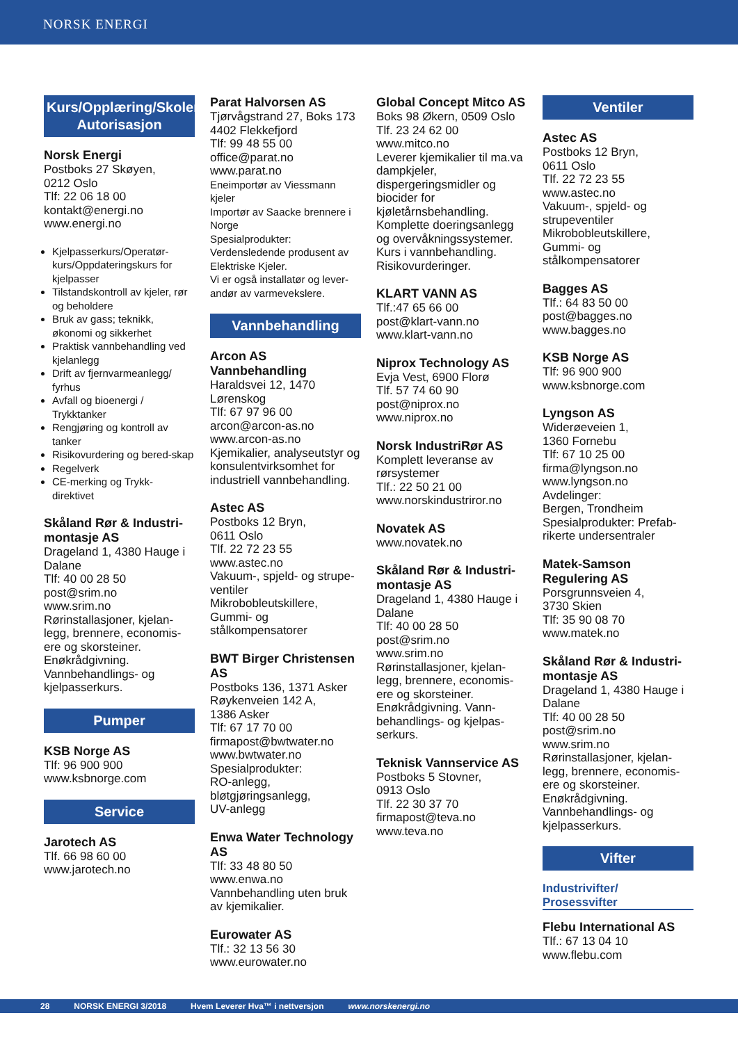NORSK ENERGI
Kurs/Opplæring/Skoler/ Autorisasjon
Norsk Energi
Postboks 27 Skøyen,
0212 Oslo
Tlf: 22 06 18 00
kontakt@energi.no
www.energi.no
Kjelpasserkurs/Operatør-kurs/Oppdateringskurs for kjelpasser
Tilstandskontroll av kjeler, rør og beholdere
Bruk av gass; teknikk, økonomi og sikkerhet
Praktisk vannbehandling ved kjelanlegg
Drift av fjernvarmeanlegg/ fyrhus
Avfall og bioenergi / Trykktanker
Rengjøring og kontroll av tanker
Risikovurdering og bered-skap
Regelverk
CE-merking og Trykk-direktivet
Skåland Rør & Industri-montasje AS
Drageland 1, 4380 Hauge i Dalane
Tlf: 40 00 28 50
post@srim.no
www.srim.no
Rørinstallasjoner, kjelan-legg, brennere, economis-ere og skorsteiner. Enøkrådgivning. Vannbehandlings- og kjelpasserkurs.
Pumper
KSB Norge AS
Tlf: 96 900 900
www.ksbnorge.com
Service
Jarotech AS
Tlf. 66 98 60 00
www.jarotech.no
Parat Halvorsen AS
Tjørvågstrand 27, Boks 173
4402 Flekkefjord
Tlf: 99 48 55 00
office@parat.no
www.parat.no
Eneimportør av Viessmann kjeler
Importør av Saacke brennere i Norge
Spesialprodukter: Verdensledende produsent av Elektriske Kjeler.
Vi er også installatør og lever-andør av varmevekslere.
Vannbehandling
Arcon AS Vannbehandling
Haraldsvei 12, 1470 Lørenskog
Tlf: 67 97 96 00
arcon@arcon-as.no
www.arcon-as.no
Kjemikalier, analyseutstyr og konsulentvirksomhet for industriell vannbehandling.
Astec AS
Postboks 12 Bryn,
0611 Oslo
Tlf. 22 72 23 55 www.astec.no
Vakuum-, spjeld- og strupe-ventiler
Mikrobobleutskillere,
Gummi- og stålkompensatorer
BWT Birger Christensen AS
Postboks 136, 1371 Asker
Røykenveien 142 A,
1386 Asker
Tlf: 67 17 70 00
firmapost@bwtwater.no
www.bwtwater.no
Spesialprodukter:
RO-anlegg,
bløtgjøringsanlegg,
UV-anlegg
Enwa Water Technology AS
Tlf: 33 48 80 50
www.enwa.no
Vannbehandling uten bruk av kjemikalier.
Eurowater AS
Tlf.: 32 13 56 30
www.eurowater.no
Global Concept Mitco AS
Boks 98 Økern, 0509 Oslo
Tlf. 23 24 62 00
www.mitco.no
Leverer kjemikalier til ma.va dampkjeler, dispergeringsmidler og biocider for kjøletårnsbehandling. Komplette doeringsanlegg og overvåkningssystemer. Kurs i vannbehandling. Risikovurderinger.
KLART VANN AS
Tlf.:47 65 66 00
post@klart-vann.no
www.klart-vann.no
Niprox Technology AS
Evja Vest, 6900 Florø
Tlf. 57 74 60 90
post@niprox.no
www.niprox.no
Norsk IndustriRør AS
Komplett leveranse av rørsystemer
Tlf.: 22 50 21 00
www.norskindustriror.no
Novatek AS
www.novatek.no
Skåland Rør & Industri-montasje AS
Drageland 1, 4380 Hauge i Dalane
Tlf: 40 00 28 50
post@srim.no
www.srim.no
Rørinstallasjoner, kjelan-legg, brennere, economis-ere og skorsteiner. Enøkrådgivning. Vann-behandlings- og kjelpas-serkurs.
Teknisk Vannservice AS
Postboks 5 Stovner,
0913 Oslo
Tlf. 22 30 37 70
firmapost@teva.no
www.teva.no
Ventiler
Astec AS
Postboks 12 Bryn,
0611 Oslo
Tlf. 22 72 23 55
www.astec.no
Vakuum-, spjeld- og strupeventiler
Mikrobobleutskillere, Gummi- og stålkompensatorer
Bagges AS
Tlf.: 64 83 50 00
post@bagges.no
www.bagges.no
KSB Norge AS
Tlf: 96 900 900
www.ksbnorge.com
Lyngson AS
Widerøeveien 1,
1360 Fornebu
Tlf: 67 10 25 00
firma@lyngson.no
www.lyngson.no
Avdelinger:
Bergen, Trondheim
Spesialprodukter: Prefab-rikerte undersentraler
Matek-Samson Regulering AS
Porsgrunnsveien 4,
3730 Skien
Tlf: 35 90 08 70
www.matek.no
Skåland Rør & Industri-montasje AS
Drageland 1, 4380 Hauge i Dalane
Tlf: 40 00 28 50
post@srim.no
www.srim.no
Rørinstallasjoner, kjelan-legg, brennere, economis-ere og skorsteiner. Enøkrådgivning. Vannbehandlings- og kjelpasserkurs.
Vifter
Industrivifter/
Prosessvifter
Flebu International AS
Tlf.: 67 13 04 10
www.flebu.com
28 NORSK ENERGI 3/2018 Hvem Leverer Hva™ i nettversjon www.norskenergi.no